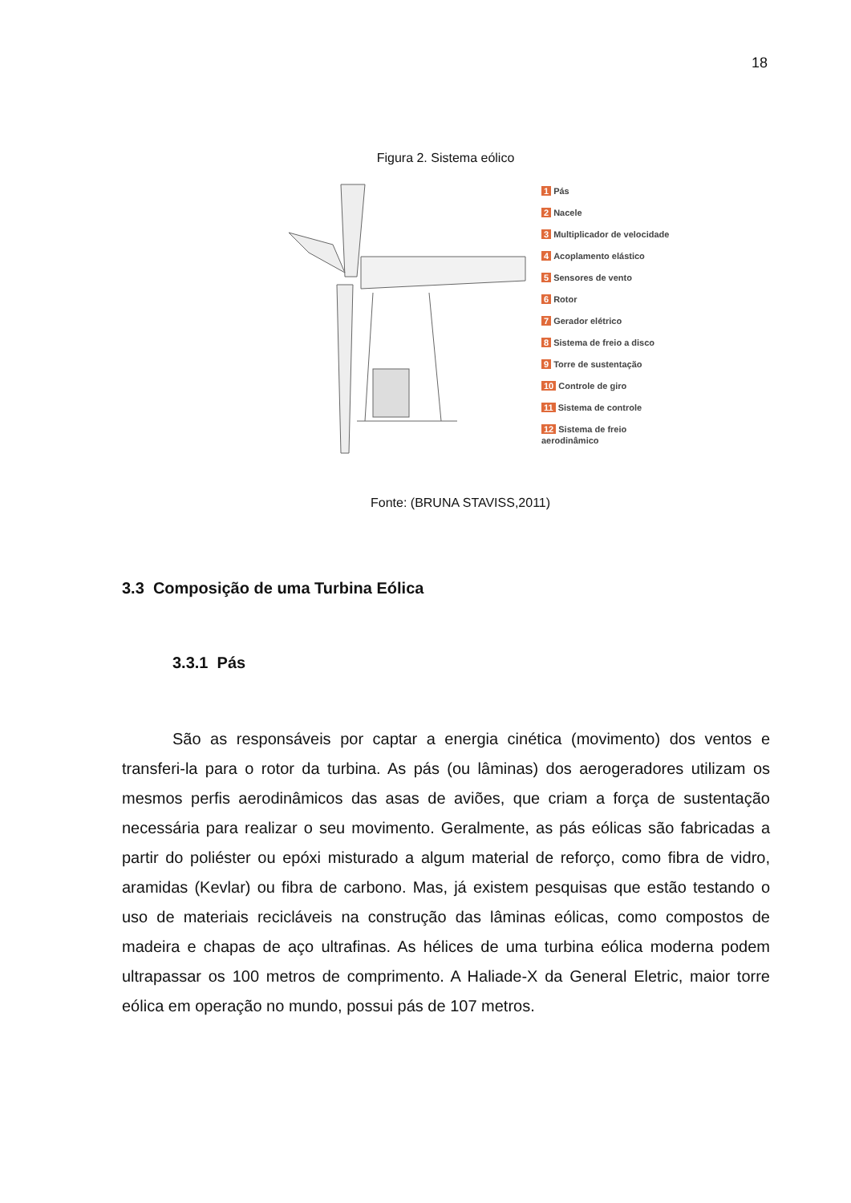18
Figura 2. Sistema eólico
1 Pás
2 Nacele
3 Multiplicador de velocidade
4 Acoplamento elástico
5 Sensores de vento
6 Rotor
7 Gerador elétrico
8 Sistema de freio a disco
9 Torre de sustentação
10 Controle de giro
11 Sistema de controle
12 Sistema de freio
aerodinâmico
Fonte: (BRUNA STAVISS,2011)
3.3 Composição de uma Turbina Eólica
3.3.1 Pás
São as responsáveis por captar a energia cinética (movimento) dos ventos e transferi-la para o rotor da turbina. As pás (ou lâminas) dos aerogeradores utilizam os mesmos perfis aerodinâmicos das asas de aviões, que criam a força de sustentação necessária para realizar o seu movimento. Geralmente, as pás eólicas são fabricadas a partir do poliéster ou epóxi misturado a algum material de reforço, como fibra de vidro, aramidas (Kevlar) ou fibra de carbono. Mas, já existem pesquisas que estão testando o uso de materiais recicláveis na construção das lâminas eólicas, como compostos de madeira e chapas de aço ultrafinas. As hélices de uma turbina eólica moderna podem ultrapassar os 100 metros de comprimento. A Haliade-X da General Eletric, maior torre eólica em operação no mundo, possui pás de 107 metros.